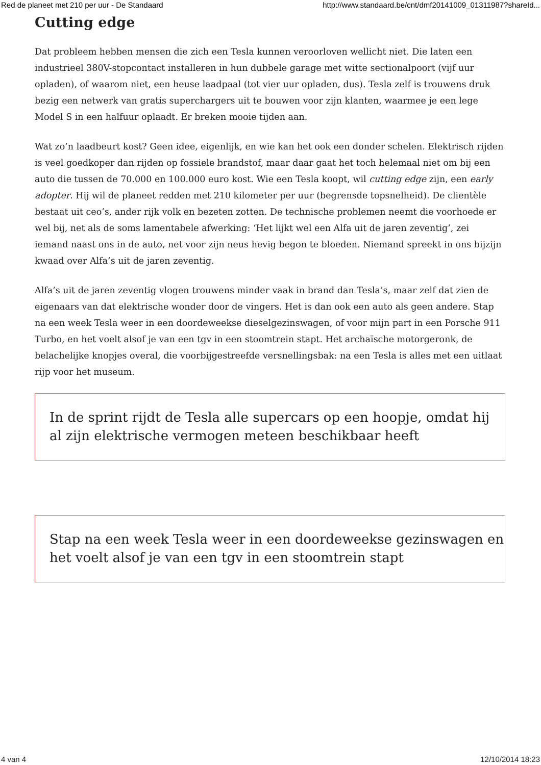Red de planeet met 210 per uur - De Standaard http://www.standaard.be/cnt/dmf20141009_01311987?shareId...
Cutting edge
Dat probleem hebben mensen die zich een Tesla kunnen veroorloven wellicht niet. Die laten een industrieel 380V-stopcontact installeren in hun dubbele garage met witte sectionalpoort (vijf uur opladen), of waarom niet, een heuse laadpaal (tot vier uur opladen, dus). Tesla zelf is trouwens druk bezig een netwerk van gratis superchargers uit te bouwen voor zijn klanten, waarmee je een lege Model S in een halfuur oplaadt. Er breken mooie tijden aan.
Wat zo’n laadbeurt kost? Geen idee, eigenlijk, en wie kan het ook een donder schelen. Elektrisch rijden is veel goedkoper dan rijden op fossiele brandstof, maar daar gaat het toch helemaal niet om bij een auto die tussen de 70.000 en 100.000 euro kost. Wie een Tesla koopt, wil cutting edge zijn, een early adopter. Hij wil de planeet redden met 210 kilometer per uur (begrensde topsnelheid). De clientèle bestaat uit ceo’s, ander rijk volk en bezeten zotten. De technische problemen neemt die voorhoede er wel bij, net als de soms lamentabele afwerking: ‘Het lijkt wel een Alfa uit de jaren zeventig’, zei iemand naast ons in de auto, net voor zijn neus hevig begon te bloeden. Niemand spreekt in ons bijzijn kwaad over Alfa’s uit de jaren zeventig.
Alfa’s uit de jaren zeventig vlogen trouwens minder vaak in brand dan Tesla’s, maar zelf dat zien de eigenaars van dat elektrische wonder door de vingers. Het is dan ook een auto als geen andere. Stap na een week Tesla weer in een doordeweekse dieselgezinswagen, of voor mijn part in een Porsche 911 Turbo, en het voelt alsof je van een tgv in een stoomtrein stapt. Het archaïsche motorgeronk, de belachelijke knopjes overal, die voorbijgestreefde versnellingsbak: na een Tesla is alles met een uitlaat rijp voor het museum.
In de sprint rijdt de Tesla alle supercars op een hoopje, omdat hij al zijn elektrische vermogen meteen beschikbaar heeft
Stap na een week Tesla weer in een doordeweekse gezinswagen en het voelt alsof je van een tgv in een stoomtrein stapt
4 van 4 12/10/2014 18:23